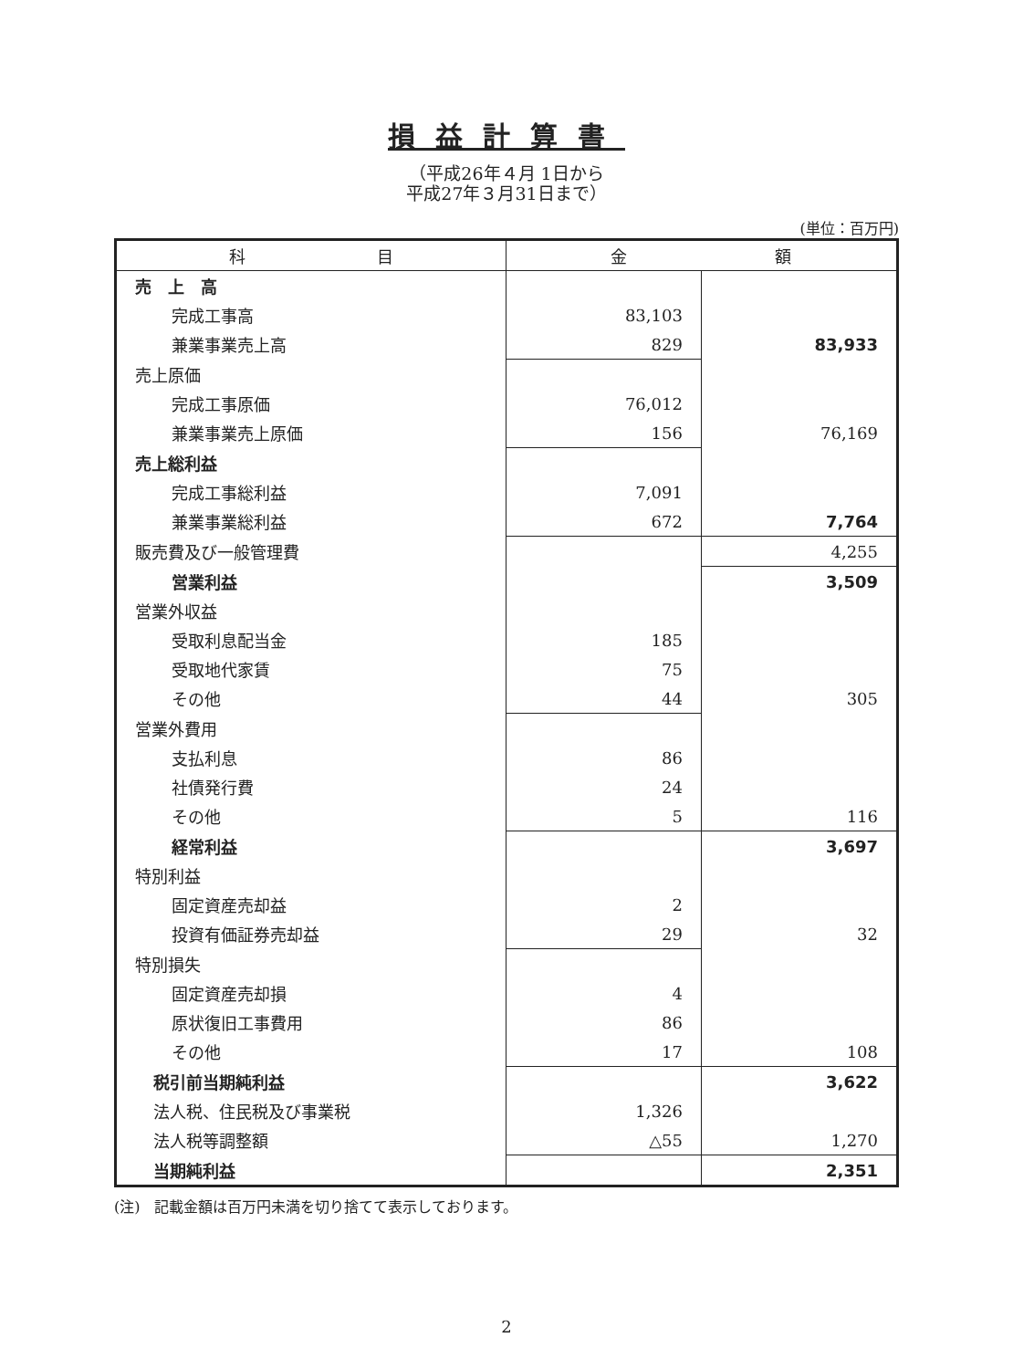損益計算書
（平成26年４月 1日から
平成27年３月31日まで）
(単位：百万円)
| 科 目 | 金 額 | |
| --- | --- | --- |
| 売 上 高 | | |
| 完成工事高 | 83,103 | |
| 兼業事業売上高 | 829 | 83,933 |
| 売上原価 | | |
| 完成工事原価 | 76,012 | |
| 兼業事業売上原価 | 156 | 76,169 |
| 売上総利益 | | |
| 完成工事総利益 | 7,091 | |
| 兼業事業総利益 | 672 | 7,764 |
| 販売費及び一般管理費 | | 4,255 |
| 営業利益 | | 3,509 |
| 営業外収益 | | |
| 受取利息配当金 | 185 | |
| 受取地代家賃 | 75 | |
| その他 | 44 | 305 |
| 営業外費用 | | |
| 支払利息 | 86 | |
| 社債発行費 | 24 | |
| その他 | 5 | 116 |
| 経常利益 | | 3,697 |
| 特別利益 | | |
| 固定資産売却益 | 2 | |
| 投資有価証券売却益 | 29 | 32 |
| 特別損失 | | |
| 固定資産売却損 | 4 | |
| 原状復旧工事費用 | 86 | |
| その他 | 17 | 108 |
| 税引前当期純利益 | | 3,622 |
| 法人税、住民税及び事業税 | 1,326 | |
| 法人税等調整額 | △55 | 1,270 |
| 当期純利益 | | 2,351 |
(注)　記載金額は百万円未満を切り捨てて表示しております。
2